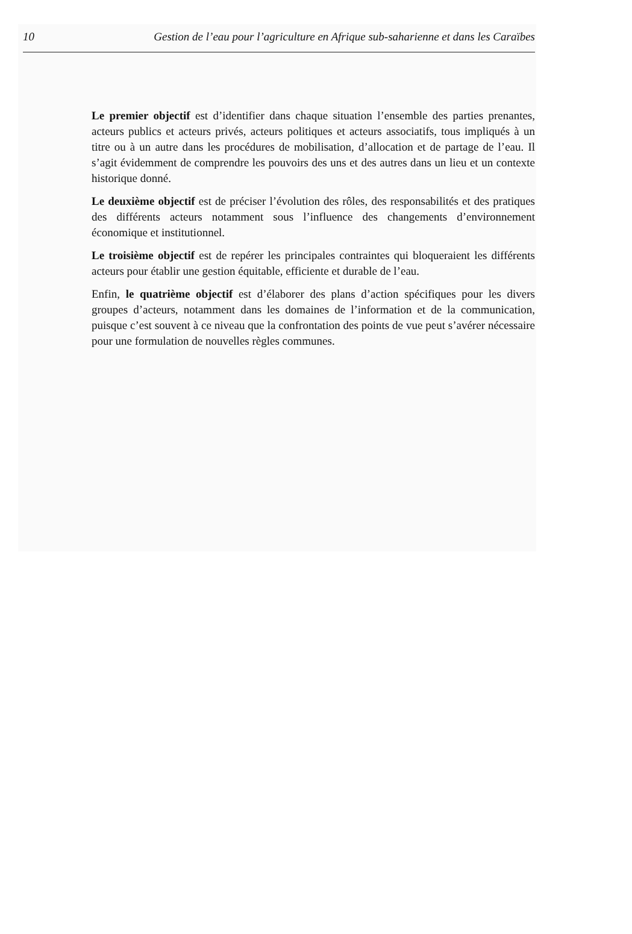10 Gestion de l’eau pour l’agriculture en Afrique sub-saharienne et dans les Caraïbes
Le premier objectif est d’identifier dans chaque situation l’ensemble des parties prenantes, acteurs publics et acteurs privés, acteurs politiques et acteurs associatifs, tous impliqués à un titre ou à un autre dans les procédures de mobilisation, d’allocation et de partage de l’eau. Il s’agit évidemment de comprendre les pouvoirs des uns et des autres dans un lieu et un contexte historique donné.
Le deuxième objectif est de préciser l’évolution des rôles, des responsabilités et des pratiques des différents acteurs notamment sous l’influence des changements d’environnement économique et institutionnel.
Le troisième objectif est de repérer les principales contraintes qui bloqueraient les différents acteurs pour établir une gestion équitable, efficiente et durable de l’eau.
Enfin, le quatrième objectif est d’élaborer des plans d’action spécifiques pour les divers groupes d’acteurs, notamment dans les domaines de l’information et de la communication, puisque c’est souvent à ce niveau que la confrontation des points de vue peut s’avérer nécessaire pour une formulation de nouvelles règles communes.